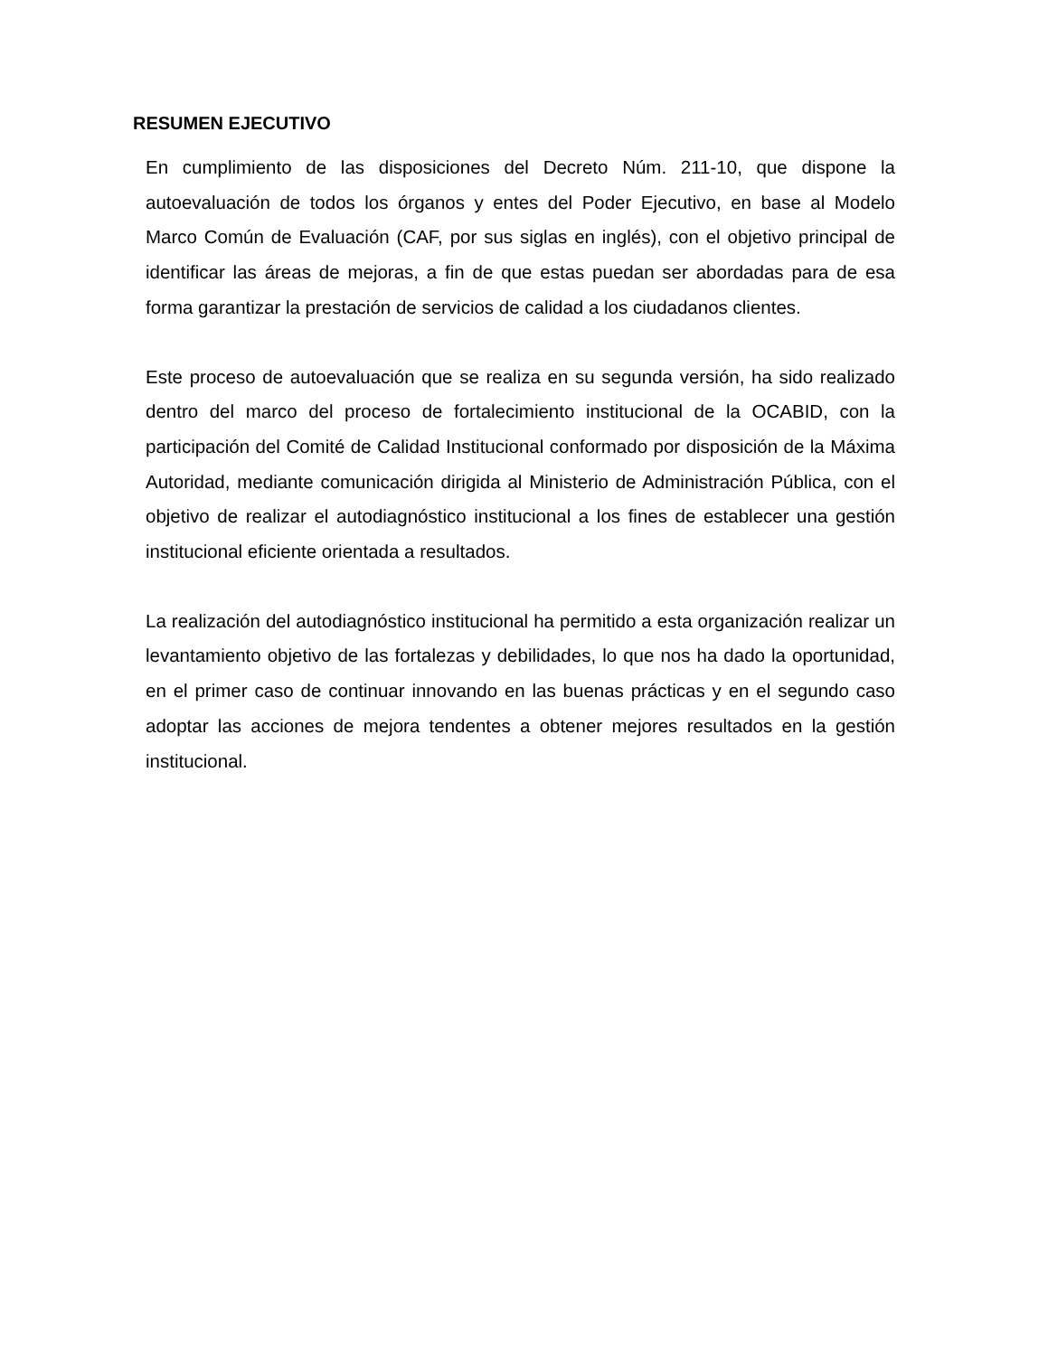RESUMEN EJECUTIVO
En cumplimiento de las disposiciones del Decreto Núm. 211-10, que dispone la autoevaluación de todos los órganos y entes del Poder Ejecutivo, en base al Modelo Marco Común de Evaluación (CAF, por sus siglas en inglés), con el objetivo principal de identificar las áreas de mejoras, a fin de que estas puedan ser abordadas para de esa forma garantizar la prestación de servicios de calidad a los ciudadanos clientes.
Este proceso de autoevaluación que se realiza en su segunda versión, ha sido realizado dentro del marco del proceso de fortalecimiento institucional de la OCABID, con la participación del Comité de Calidad Institucional conformado por disposición de la Máxima Autoridad, mediante comunicación dirigida al Ministerio de Administración Pública, con el objetivo de realizar el autodiagnóstico institucional a los fines de establecer una gestión institucional eficiente orientada a resultados.
La realización del autodiagnóstico institucional ha permitido a esta organización realizar un levantamiento objetivo de las fortalezas y debilidades, lo que nos ha dado la oportunidad, en el primer caso de continuar innovando en las buenas prácticas y en el segundo caso adoptar las acciones de mejora tendentes a obtener mejores resultados en la gestión institucional.